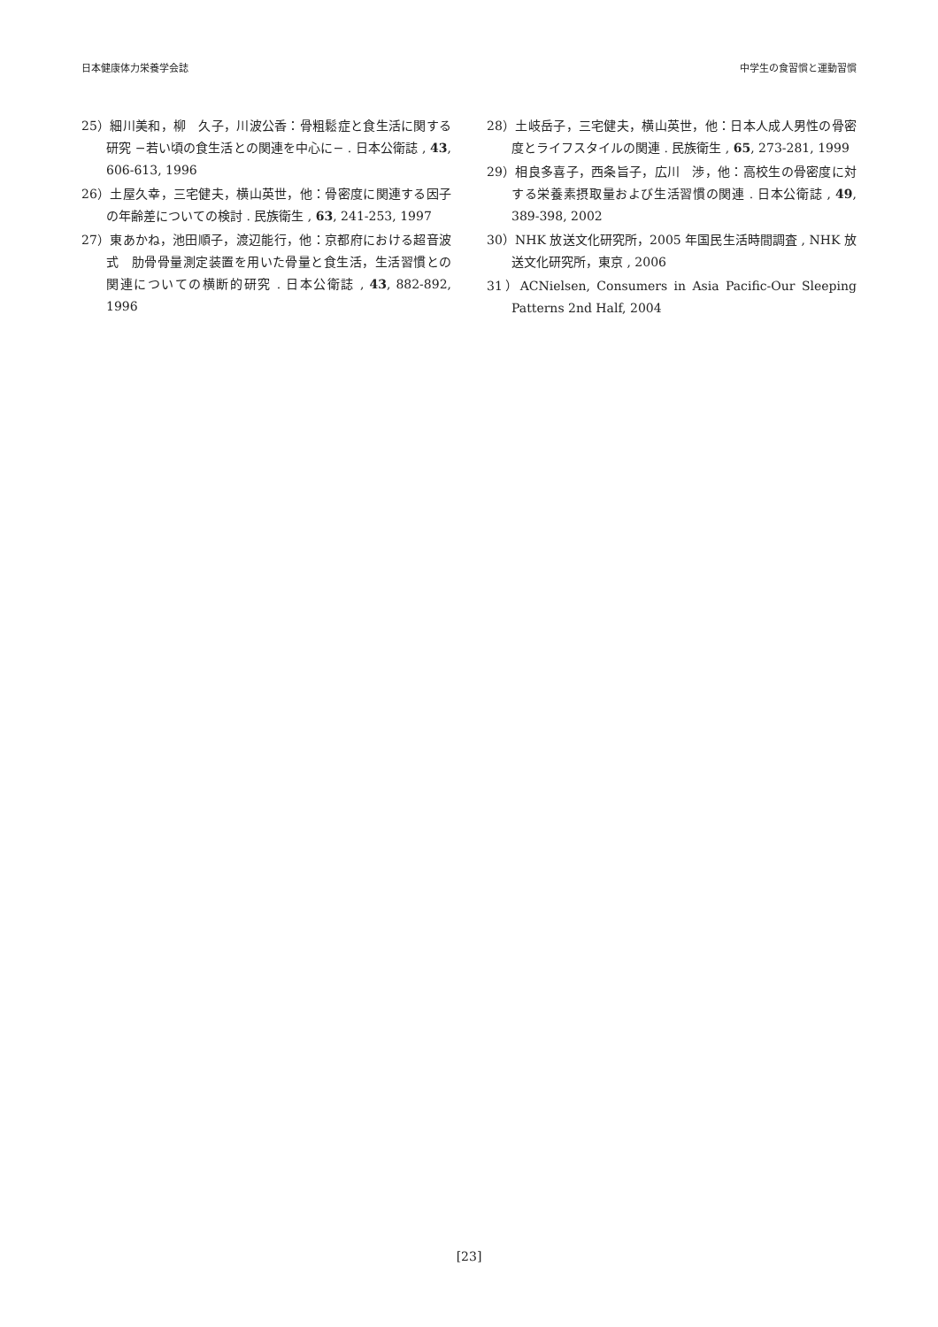日本健康体力栄養学会誌 中学生の食習慣と運動習慣
25）細川美和，柳　久子，川波公香：骨粗鬆症と食生活に関する研究 −若い頃の食生活との関連を中心に− . 日本公衛誌 , 43, 606-613, 1996
26）土屋久幸，三宅健夫，横山英世，他：骨密度に関連する因子の年齢差についての検討 . 民族衛生 , 63, 241-253, 1997
27）東あかね，池田順子，渡辺能行，他：京都府における超音波式　肋骨骨量測定装置を用いた骨量と食生活，生活習慣との関連についての横断的研究 . 日本公衛誌 , 43, 882-892, 1996
28）土岐岳子，三宅健夫，横山英世，他：日本人成人男性の骨密度とライフスタイルの関連 . 民族衛生 , 65, 273-281, 1999
29）相良多喜子，西条旨子，広川　渉，他：高校生の骨密度に対する栄養素摂取量および生活習慣の関連 . 日本公衛誌 , 49, 389-398, 2002
30）NHK 放送文化研究所，2005 年国民生活時間調査 , NHK 放送文化研究所，東京 , 2006
31）ACNielsen, Consumers in Asia Pacific-Our Sleeping Patterns 2nd Half, 2004
[23]